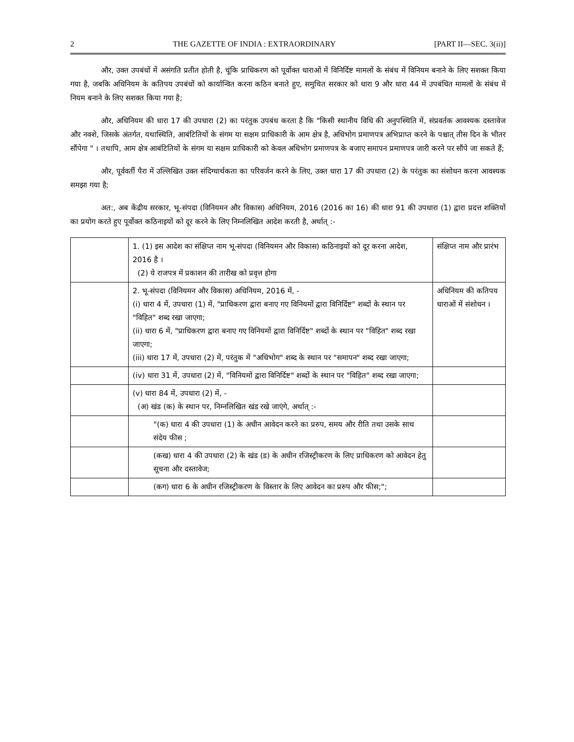2 THE GAZETTE OF INDIA : EXTRAORDINARY [PART II—SEC. 3(ii)]
और, उक्त उपबंधों में असंगति प्रतीत होती है, चूंकि प्राधिकरण को पूर्वोक्त धाराओं में विनिर्दिष्ट मामलों के संबंध में विनियम बनाने के लिए सशक्त किया गया है, जबकि अधिनियम के कतिपय उपबंधों को कार्यान्वित करना कठिन बनाते हुए, समुचित सरकार को धारा 9 और धारा 44 में उपबंधित मामलों के संबंध में नियम बनाने के लिए सशक्त किया गया है;
और, अधिनियम की धारा 17 की उपधारा (2) का परंतुक उपबंध करता है कि "किसी स्थानीय विधि की अनुपस्थिति में, संप्रवर्तक आवश्यक दस्तावेज और नक्शे, जिसके अंतर्गत, यथास्थिति, आबंटितियों के संगम या सक्षम प्राधिकारी के आम क्षेत्र है, अधिभोग प्रमाणपत्र अभिप्राप्त करने के पश्चात् तीस दिन के भीतर सौंपेगा " । तथापि, आम क्षेत्र आबंटितियों के संगम या सक्षम प्राधिकारी को केवल अधिभोग प्रमाणपत्र के बजाए समापन प्रमाणपत्र जारी करने पर सौंपे जा सकते हैं;
और, पूर्ववर्ती पैरा में उल्लिखित उक्त संदिग्धार्थकता का परिवर्जन करने के लिए, उक्त धारा 17 की उपधारा (2) के परंतुक का संशोधन करना आवश्यक समझा गया है;
अत:, अब केंद्रीय सरकार, भू-संपदा (विनियमन और विकास) अधिनियम, 2016 (2016 का 16) की धारा 91 की उपधारा (1) द्वारा प्रदत्त शक्तियों का प्रयोग करते हुए पूर्वोक्त कठिनाइयों को दूर करने के लिए निम्नलिखित आदेश करती है, अर्थात् :-
| | 1. (1) इस आदेश का संक्षिप्त नाम भू-संपदा (विनियमन और विकास) कठिनाइयों को दूर करना आदेश, 2016 है । (2) ये राजपत्र में प्रकाशन की तारीख को प्रवृत्त होगा | संक्षिप्त नाम और प्रारंभ |
| | 2. भू-संपदा (विनियमन और विकास) अधिनियम, 2016 में, - (i) धारा 4 में, उपधारा (1) में, "प्राधिकरण द्वारा बनाए गए विनियमों द्वारा विनिर्दिष्ट" शब्दों के स्थान पर "विहित" शब्द रखा जाएगा; (ii) धारा 6 में, "प्राधिकरण द्वारा बनाए गए विनियमों द्वारा विनिर्दिष्ट" शब्दों के स्थान पर "विहित" शब्द रखा जाएगा; (iii) धारा 17 में, उपधारा (2) में, परंतुक में "अधिभोग" शब्द के स्थान पर "समापन" शब्द रखा जाएगा; | अधिनियम की कतिपय धाराओं में संशोधन । |
| | (iv) धारा 31 में, उपधारा (2) में, "विनियमों द्वारा विनिर्दिष्ट" शब्दों के स्थान पर "विहित" शब्द रखा जाएगा; | |
| | (v) धारा 84 में, उपधारा (2) में, - (अ) खंड (क) के स्थान पर, निम्नलिखित खंड रखे जाएंगे, अर्थात् :- | |
| | "(क) धारा 4 की उपधारा (1) के अधीन आवेदन करने का प्ररुप, समय और रीति तथा उसके साथ संदेय फीस ; | |
| | (कख) धारा 4 की उपधारा (2) के खंड (ड) के अधीन रजिस्ट्रीकरण के लिए प्राधिकरण को आवेदन हेतु सूचना और दस्तावेज; | |
| | (कग) धारा 6 के अधीन रजिस्ट्रीकरण के विस्तार के लिए आवेदन का प्ररुप और फीस;"; | |